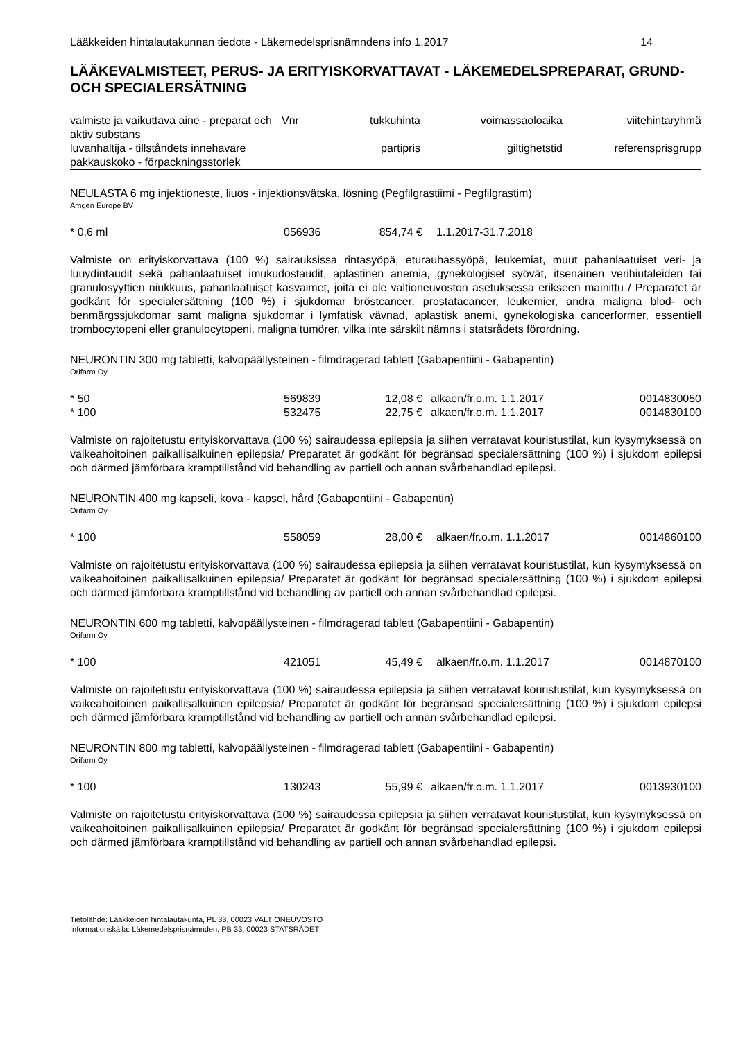Lääkkeiden hintalautakunnan tiedote - Läkemedelsprisnämndens info 1.2017 14
LÄÄKEVALMISTEET, PERUS- JA ERITYISKORVATTAVAT - LÄKEMEDELSPREPARAT, GRUND- OCH SPECIALERSÄTNING
| valmiste ja vaikuttava aine - preparat och aktiv substans | Vnr | tukkuhinta | voimassaoloaika | viitehintaryhmä |
| --- | --- | --- | --- | --- |
| luvanhaltija - tillståndets innehavare pakkauskoko - förpackningsstorlek | | partipris | giltighetstid | referensprisgrupp |
NEULASTA 6 mg injektioneste, liuos - injektionsvätska, lösning (Pegfilgrastiimi - Pegfilgrastim)
Amgen Europe BV
| * 0,6 ml | 056936 | 854,74 € | 1.1.2017-31.7.2018 | |
Valmiste on erityiskorvattava (100 %) sairauksissa rintasyöpä, eturauhassyöpä, leukemiat, muut pahanlaatuiset veri- ja luuydintaudit sekä pahanlaatuiset imukudostaudit, aplastinen anemia, gynekologiset syövät, itsenäinen verihiutaleiden tai granulosyyttien niukkuus, pahanlaatuiset kasvaimet, joita ei ole valtioneuvoston asetuksessa erikseen mainittu / Preparatet är godkänt för specialersättning (100 %) i sjukdomar bröstcancer, prostatacancer, leukemier, andra maligna blod- och benmärgssjukdomar samt maligna sjukdomar i lymfatisk vävnad, aplastisk anemi, gynekologiska cancerformer, essentiell trombocytopeni eller granulocytopeni, maligna tumörer, vilka inte särskilt nämns i statsrådets förordning.
NEURONTIN 300 mg tabletti, kalvopäällysteinen - filmdragerad tablett (Gabapentiini - Gabapentin)
Orifarm Oy
| * 50 | 569839 | 12,08 € | alkaen/fr.o.m. 1.1.2017 | 0014830050 |
| * 100 | 532475 | 22,75 € | alkaen/fr.o.m. 1.1.2017 | 0014830100 |
Valmiste on rajoitetustu erityiskorvattava (100 %) sairaudessa epilepsia ja siihen verratavat kouristustilat, kun kysymyksessä on vaikeahoitoinen paikallisalkuinen epilepsia/ Preparatet är godkänt för begränsad specialersättning (100 %) i sjukdom epilepsi och därmed jämförbara kramptillstånd vid behandling av partiell och annan svårbehandlad epilepsi.
NEURONTIN 400 mg kapseli, kova - kapsel, hård (Gabapentiini - Gabapentin)
Orifarm Oy
| * 100 | 558059 | 28,00 € | alkaen/fr.o.m. 1.1.2017 | 0014860100 |
Valmiste on rajoitetustu erityiskorvattava (100 %) sairaudessa epilepsia ja siihen verratavat kouristustilat, kun kysymyksessä on vaikeahoitoinen paikallisalkuinen epilepsia/ Preparatet är godkänt för begränsad specialersättning (100 %) i sjukdom epilepsi och därmed jämförbara kramptillstånd vid behandling av partiell och annan svårbehandlad epilepsi.
NEURONTIN 600 mg tabletti, kalvopäällysteinen - filmdragerad tablett (Gabapentiini - Gabapentin)
Orifarm Oy
| * 100 | 421051 | 45,49 € | alkaen/fr.o.m. 1.1.2017 | 0014870100 |
Valmiste on rajoitetustu erityiskorvattava (100 %) sairaudessa epilepsia ja siihen verratavat kouristustilat, kun kysymyksessä on vaikeahoitoinen paikallisalkuinen epilepsia/ Preparatet är godkänt för begränsad specialersättning (100 %) i sjukdom epilepsi och därmed jämförbara kramptillstånd vid behandling av partiell och annan svårbehandlad epilepsi.
NEURONTIN 800 mg tabletti, kalvopäällysteinen - filmdragerad tablett (Gabapentiini - Gabapentin)
Orifarm Oy
| * 100 | 130243 | 55,99 € | alkaen/fr.o.m. 1.1.2017 | 0013930100 |
Valmiste on rajoitetustu erityiskorvattava (100 %) sairaudessa epilepsia ja siihen verratavat kouristustilat, kun kysymyksessä on vaikeahoitoinen paikallisalkuinen epilepsia/ Preparatet är godkänt för begränsad specialersättning (100 %) i sjukdom epilepsi och därmed jämförbara kramptillstånd vid behandling av partiell och annan svårbehandlad epilepsi.
Tietolähde: Lääkkeiden hintalautakunta, PL 33, 00023 VALTIONEUVOSTO
Informationskälla: Läkemedelsprisnämnden, PB 33, 00023 STATSRÅDET